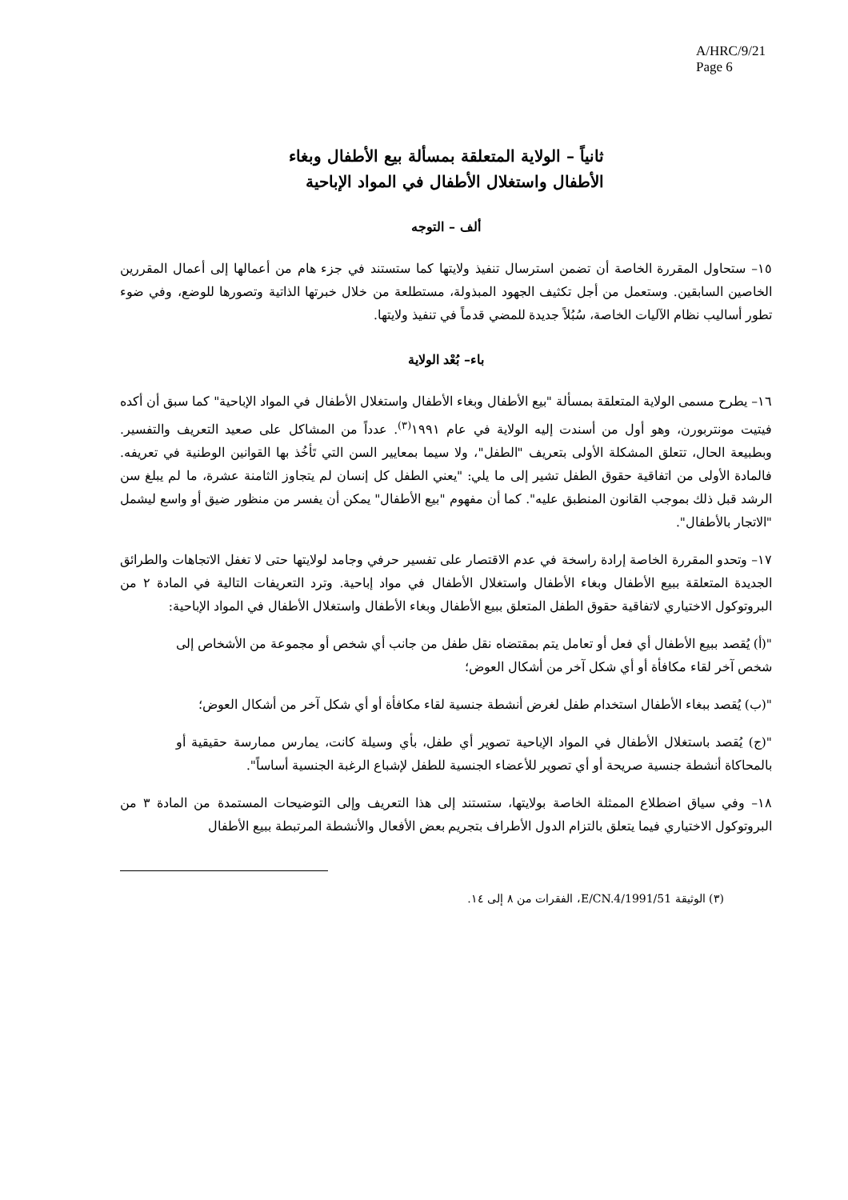A/HRC/9/21
Page 6
ثانياً – الولاية المتعلقة بمسألة بيع الأطفال وبغاء
الأطفال واستغلال الأطفال في المواد الإباحية
ألف – التوجه
١٥– ستحاول المقررة الخاصة أن تضمن استرسال تنفيذ ولايتها كما ستستند في جزء هام من أعمالها إلى أعمال المقررين الخاصين السابقين. وستعمل من أجل تكثيف الجهود المبذولة، مستطلعة من خلال خبرتها الذاتية وتصورها للوضع، وفي ضوء تطور أساليب نظام الآليات الخاصة، سُبُلاً جديدة للمضي قدماً في تنفيذ ولايتها.
باء– بُعْد الولاية
١٦– يطرح مسمى الولاية المتعلقة بمسألة "بيع الأطفال وبغاء الأطفال واستغلال الأطفال في المواد الإباحية" كما سبق أن أكده فيتيت مونتربورن، وهو أول من أسندت إليه الولاية في عام ١٩٩١<sup>(٣)</sup>. عدداً من المشاكل على صعيد التعريف والتفسير. وبطبيعة الحال، تتعلق المشكلة الأولى بتعريف "الطفل"، ولا سيما بمعايير السن التي تَأخُذ بها القوانين الوطنية في تعريفه. فالمادة الأولى من اتفاقية حقوق الطفل تشير إلى ما يلي: "يعني الطفل كل إنسان لم يتجاوز الثامنة عشرة، ما لم يبلغ سن الرشد قبل ذلك بموجب القانون المنطبق عليه". كما أن مفهوم "بيع الأطفال" يمكن أن يفسر من منظور ضيق أو واسع ليشمل "الاتجار بالأطفال".
١٧– وتحدو المقررة الخاصة إرادة راسخة في عدم الاقتصار على تفسير حرفي وجامد لولايتها حتى لا تغفل الاتجاهات والطرائق الجديدة المتعلقة ببيع الأطفال وبغاء الأطفال واستغلال الأطفال في مواد إباحية. وترد التعريفات التالية في المادة ٢ من البروتوكول الاختياري لاتفاقية حقوق الطفل المتعلق ببيع الأطفال وبغاء الأطفال واستغلال الأطفال في المواد الإباحية:
"(أ) يُقصد ببيع الأطفال أي فعل أو تعامل يتم بمقتضاه نقل طفل من جانب أي شخص أو مجموعة من الأشخاص إلى شخص آخر لقاء مكافأة أو أي شكل آخر من أشكال العوض؛
"(ب) يُقصد ببغاء الأطفال استخدام طفل لغرض أنشطة جنسية لقاء مكافأة أو أي شكل آخر من أشكال العوض؛
"(ج) يُقصد باستغلال الأطفال في المواد الإباحية تصوير أي طفل، بأي وسيلة كانت، يمارس ممارسة حقيقية أو بالمحاكاة أنشطة جنسية صريحة أو أي تصوير للأعضاء الجنسية للطفل لإشباع الرغبة الجنسية أساساً".
١٨– وفي سياق اضطلاع الممثلة الخاصة بولايتها، ستستند إلى هذا التعريف وإلى التوضيحات المستمدة من المادة ٣ من البروتوكول الاختياري فيما يتعلق بالتزام الدول الأطراف بتجريم بعض الأفعال والأنشطة المرتبطة ببيع الأطفال
(٣) الوثيقة E/CN.4/1991/51، الفقرات من ٨ إلى ١٤.